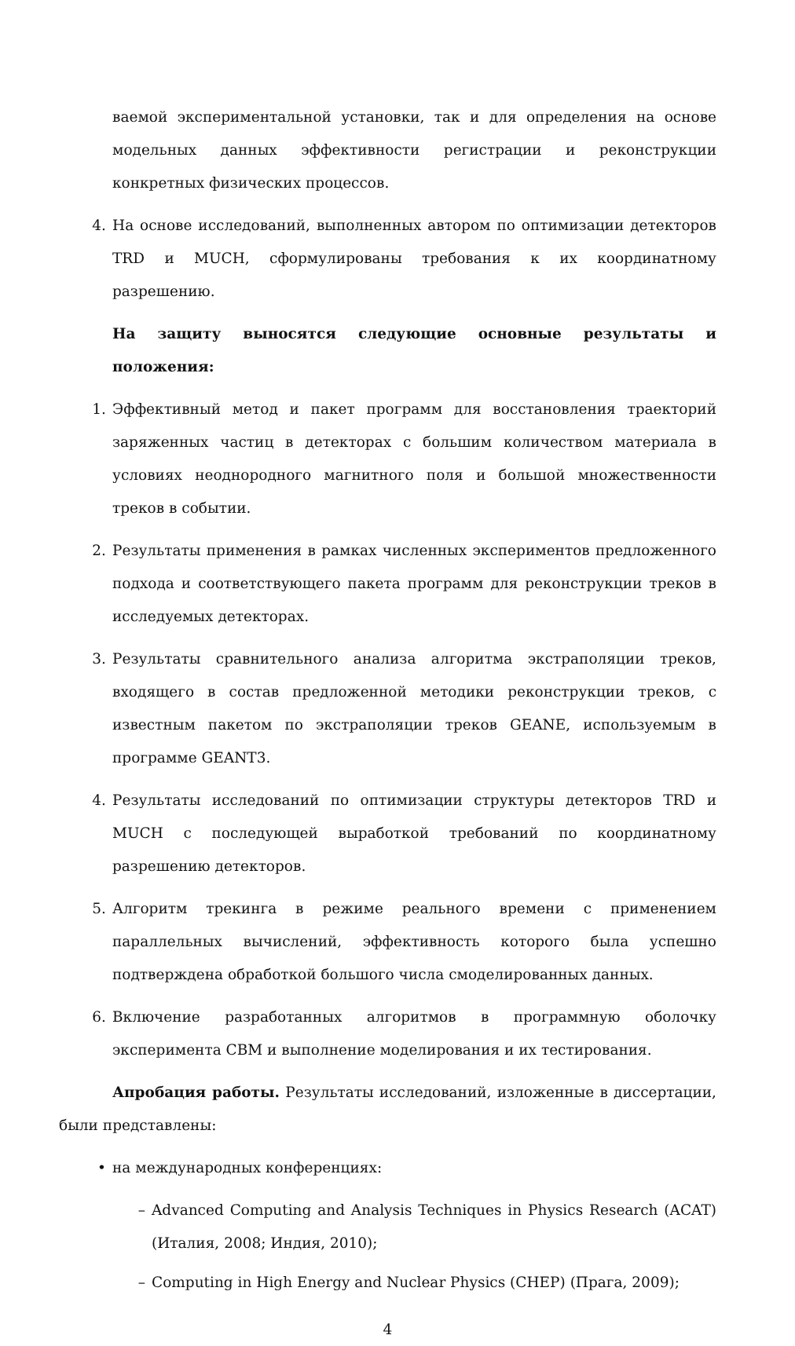ваемой экспериментальной установки, так и для определения на основе модельных данных эффективности регистрации и реконструкции конкретных физических процессов.
4. На основе исследований, выполненных автором по оптимизации детекторов TRD и MUCH, сформулированы требования к их координатному разрешению.
На защиту выносятся следующие основные результаты и положения:
1. Эффективный метод и пакет программ для восстановления траекторий заряженных частиц в детекторах с большим количеством материала в условиях неоднородного магнитного поля и большой множественности треков в событии.
2. Результаты применения в рамках численных экспериментов предложенного подхода и соответствующего пакета программ для реконструкции треков в исследуемых детекторах.
3. Результаты сравнительного анализа алгоритма экстраполяции треков, входящего в состав предложенной методики реконструкции треков, с известным пакетом по экстраполяции треков GEANE, используемым в программе GEANT3.
4. Результаты исследований по оптимизации структуры детекторов TRD и MUCH с последующей выработкой требований по координатному разрешению детекторов.
5. Алгоритм трекинга в режиме реального времени с применением параллельных вычислений, эффективность которого была успешно подтверждена обработкой большого числа смоделированных данных.
6. Включение разработанных алгоритмов в программную оболочку эксперимента CBM и выполнение моделирования и их тестирования.
Апробация работы. Результаты исследований, изложенные в диссертации, были представлены:
• на международных конференциях:
– Advanced Computing and Analysis Techniques in Physics Research (ACAT) (Италия, 2008; Индия, 2010);
– Computing in High Energy and Nuclear Physics (CHEP) (Прага, 2009);
4